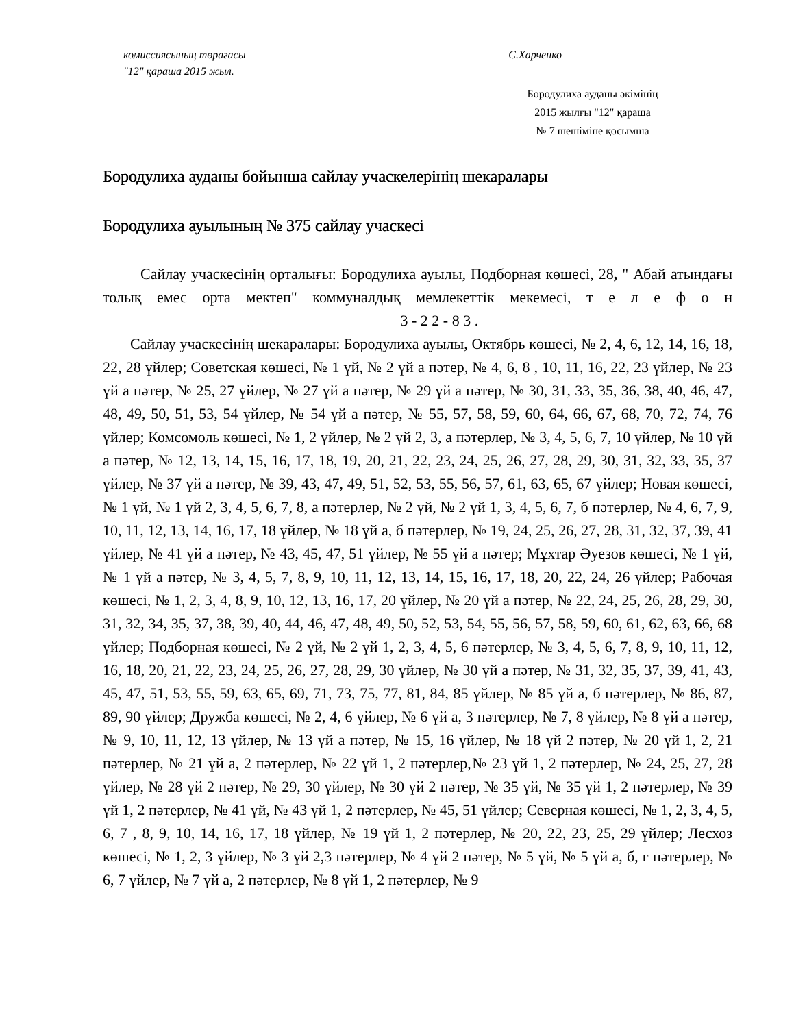комиссиясының төрағасы С.Харченко
"12" қараша 2015 жыл.
Бородулиха ауданы әкімінің
2015 жылғы "12" қараша
№ 7 шешіміне қосымша
Бородулиха ауданы бойынша сайлау учаскелерінің шекаралары
Бородулиха ауылының № 375 сайлау учаскесі
Сайлау учаскесінің орталығы: Бородулиха ауылы, Подборная көшесі, 28, " Абай атындағы толық емес орта мектеп" коммуналдық мемлекеттік мекемесі, т е л е ф о н 3 - 2 2 - 8 3 .
Сайлау учаскесінің шекаралары: Бородулиха ауылы, Октябрь көшесі, № 2, 4, 6, 12, 14, 16, 18, 22, 28 үйлер; Советская көшесі, № 1 үй, № 2 үй а пәтер, № 4, 6, 8 , 10, 11, 16, 22, 23 үйлер, № 23 үй а пәтер, № 25, 27 үйлер, № 27 үй а пәтер, № 29 үй а пәтер, № 30, 31, 33, 35, 36, 38, 40, 46, 47, 48, 49, 50, 51, 53, 54 үйлер, № 54 үй а пәтер, № 55, 57, 58, 59, 60, 64, 66, 67, 68, 70, 72, 74, 76 үйлер; Комсомоль көшесі, № 1, 2 үйлер, № 2 үй 2, 3, а пәтерлер, № 3, 4, 5, 6, 7, 10 үйлер, № 10 үй а пәтер, № 12, 13, 14, 15, 16, 17, 18, 19, 20, 21, 22, 23, 24, 25, 26, 27, 28, 29, 30, 31, 32, 33, 35, 37 үйлер, № 37 үй а пәтер, № 39, 43, 47, 49, 51, 52, 53, 55, 56, 57, 61, 63, 65, 67 үйлер; Новая көшесі, № 1 үй, № 1 үй 2, 3, 4, 5, 6, 7, 8, а пәтерлер, № 2 үй, № 2 үй 1, 3, 4, 5, 6, 7, б пәтерлер, № 4, 6, 7, 9, 10, 11, 12, 13, 14, 16, 17, 18 үйлер, № 18 үй а, б пәтерлер, № 19, 24, 25, 26, 27, 28, 31, 32, 37, 39, 41 үйлер, № 41 үй а пәтер, № 43, 45, 47, 51 үйлер, № 55 үй а пәтер; Мұхтар Әуезов көшесі, № 1 үй, № 1 үй а пәтер, № 3, 4, 5, 7, 8, 9, 10, 11, 12, 13, 14, 15, 16, 17, 18, 20, 22, 24, 26 үйлер; Рабочая көшесі, № 1, 2, 3, 4, 8, 9, 10, 12, 13, 16, 17, 20 үйлер, № 20 үй а пәтер, № 22, 24, 25, 26, 28, 29, 30, 31, 32, 34, 35, 37, 38, 39, 40, 44, 46, 47, 48, 49, 50, 52, 53, 54, 55, 56, 57, 58, 59, 60, 61, 62, 63, 66, 68 үйлер; Подборная көшесі, № 2 үй, № 2 үй 1, 2, 3, 4, 5, 6 пәтерлер, № 3, 4, 5, 6, 7, 8, 9, 10, 11, 12, 16, 18, 20, 21, 22, 23, 24, 25, 26, 27, 28, 29, 30 үйлер, № 30 үй а пәтер, № 31, 32, 35, 37, 39, 41, 43, 45, 47, 51, 53, 55, 59, 63, 65, 69, 71, 73, 75, 77, 81, 84, 85 үйлер, № 85 үй а, б пәтерлер, № 86, 87, 89, 90 үйлер; Дружба көшесі, № 2, 4, 6 үйлер, № 6 үй а, 3 пәтерлер, № 7, 8 үйлер, № 8 үй а пәтер, № 9, 10, 11, 12, 13 үйлер, № 13 үй а пәтер, № 15, 16 үйлер, № 18 үй 2 пәтер, № 20 үй 1, 2, 21 пәтерлер, № 21 үй а, 2 пәтерлер, № 22 үй 1, 2 пәтерлер,№ 23 үй 1, 2 пәтерлер, № 24, 25, 27, 28 үйлер, № 28 үй 2 пәтер, № 29, 30 үйлер, № 30 үй 2 пәтер, № 35 үй, № 35 үй 1, 2 пәтерлер, № 39 үй 1, 2 пәтерлер, № 41 үй, № 43 үй 1, 2 пәтерлер, № 45, 51 үйлер; Северная көшесі, № 1, 2, 3, 4, 5, 6, 7 , 8, 9, 10, 14, 16, 17, 18 үйлер, № 19 үй 1, 2 пәтерлер, № 20, 22, 23, 25, 29 үйлер; Лесхоз көшесі, № 1, 2, 3 үйлер, № 3 үй 2,3 пәтерлер, № 4 үй 2 пәтер, № 5 үй, № 5 үй а, б, г пәтерлер, № 6, 7 үйлер, № 7 үй а, 2 пәтерлер, № 8 үй 1, 2 пәтерлер, № 9